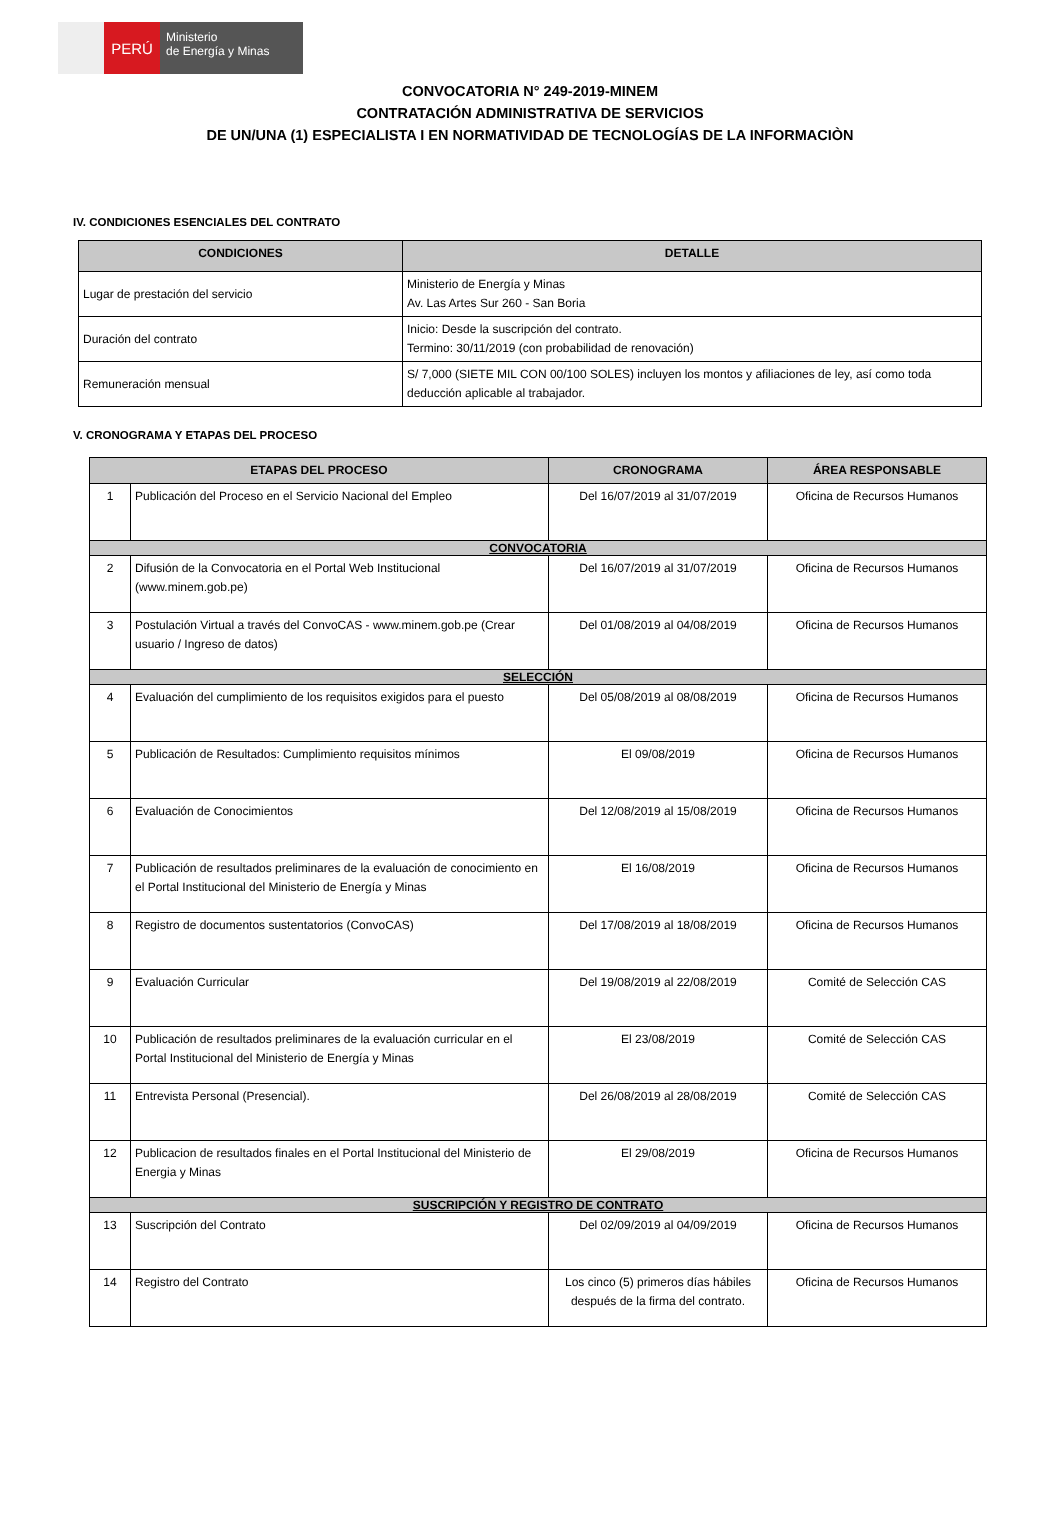PERÚ
Ministerio
de Energía y Minas
CONVOCATORIA N° 249-2019-MINEM
CONTRATACIÓN ADMINISTRATIVA DE SERVICIOS
DE UN/UNA (1) ESPECIALISTA I EN NORMATIVIDAD DE TECNOLOGÍAS DE LA INFORMACIÒN
IV. CONDICIONES ESENCIALES DEL CONTRATO
| CONDICIONES | DETALLE |
| --- | --- |
| Lugar de prestación del servicio | Ministerio de Energía y Minas Av. Las Artes Sur 260 - San Boria |
| Duración del contrato | Inicio: Desde la suscripción del contrato. Termino: 30/11/2019 (con probabilidad de renovación) |
| Remuneración mensual | S/ 7,000 (SIETE MIL CON 00/100 SOLES) incluyen los montos y afiliaciones de ley, así como toda deducción aplicable al trabajador. |
V. CRONOGRAMA Y ETAPAS DEL PROCESO
| ETAPAS DEL PROCESO | | CRONOGRAMA | ÁREA RESPONSABLE |
| --- | --- | --- | --- |
| 1 | Publicación del Proceso en el Servicio Nacional del Empleo | Del 16/07/2019 al 31/07/2019 | Oficina de Recursos Humanos |
| CONVOCATORIA | | | |
| 2 | Difusión de la Convocatoria en el Portal Web Institucional (www.minem.gob.pe) | Del 16/07/2019 al 31/07/2019 | Oficina de Recursos Humanos |
| 3 | Postulación Virtual a través del ConvoCAS - www.minem.gob.pe (Crear usuario / Ingreso de datos) | Del 01/08/2019 al 04/08/2019 | Oficina de Recursos Humanos |
| SELECCIÓN | | | |
| 4 | Evaluación del cumplimiento de los requisitos exigidos para el puesto | Del 05/08/2019 al 08/08/2019 | Oficina de Recursos Humanos |
| 5 | Publicación de Resultados: Cumplimiento requisitos mínimos | El 09/08/2019 | Oficina de Recursos Humanos |
| 6 | Evaluación de Conocimientos | Del 12/08/2019 al 15/08/2019 | Oficina de Recursos Humanos |
| 7 | Publicación de resultados preliminares de la evaluación de conocimiento en el Portal Institucional del Ministerio de Energía y Minas | El 16/08/2019 | Oficina de Recursos Humanos |
| 8 | Registro de documentos sustentatorios (ConvoCAS) | Del 17/08/2019 al 18/08/2019 | Oficina de Recursos Humanos |
| 9 | Evaluación Curricular | Del 19/08/2019 al 22/08/2019 | Comité de Selección CAS |
| 10 | Publicación de resultados preliminares de la evaluación curricular en el Portal Institucional del Ministerio de Energía y Minas | El 23/08/2019 | Comité de Selección CAS |
| 11 | Entrevista Personal (Presencial). | Del 26/08/2019 al 28/08/2019 | Comité de Selección CAS |
| 12 | Publicacion de resultados finales en el Portal Institucional del Ministerio de Energia y Minas | El 29/08/2019 | Oficina de Recursos Humanos |
| SUSCRIPCIÓN Y REGISTRO DE CONTRATO | | | |
| 13 | Suscripción del Contrato | Del 02/09/2019 al 04/09/2019 | Oficina de Recursos Humanos |
| 14 | Registro del Contrato | Los cinco (5) primeros días hábiles después de la firma del contrato. | Oficina de Recursos Humanos |